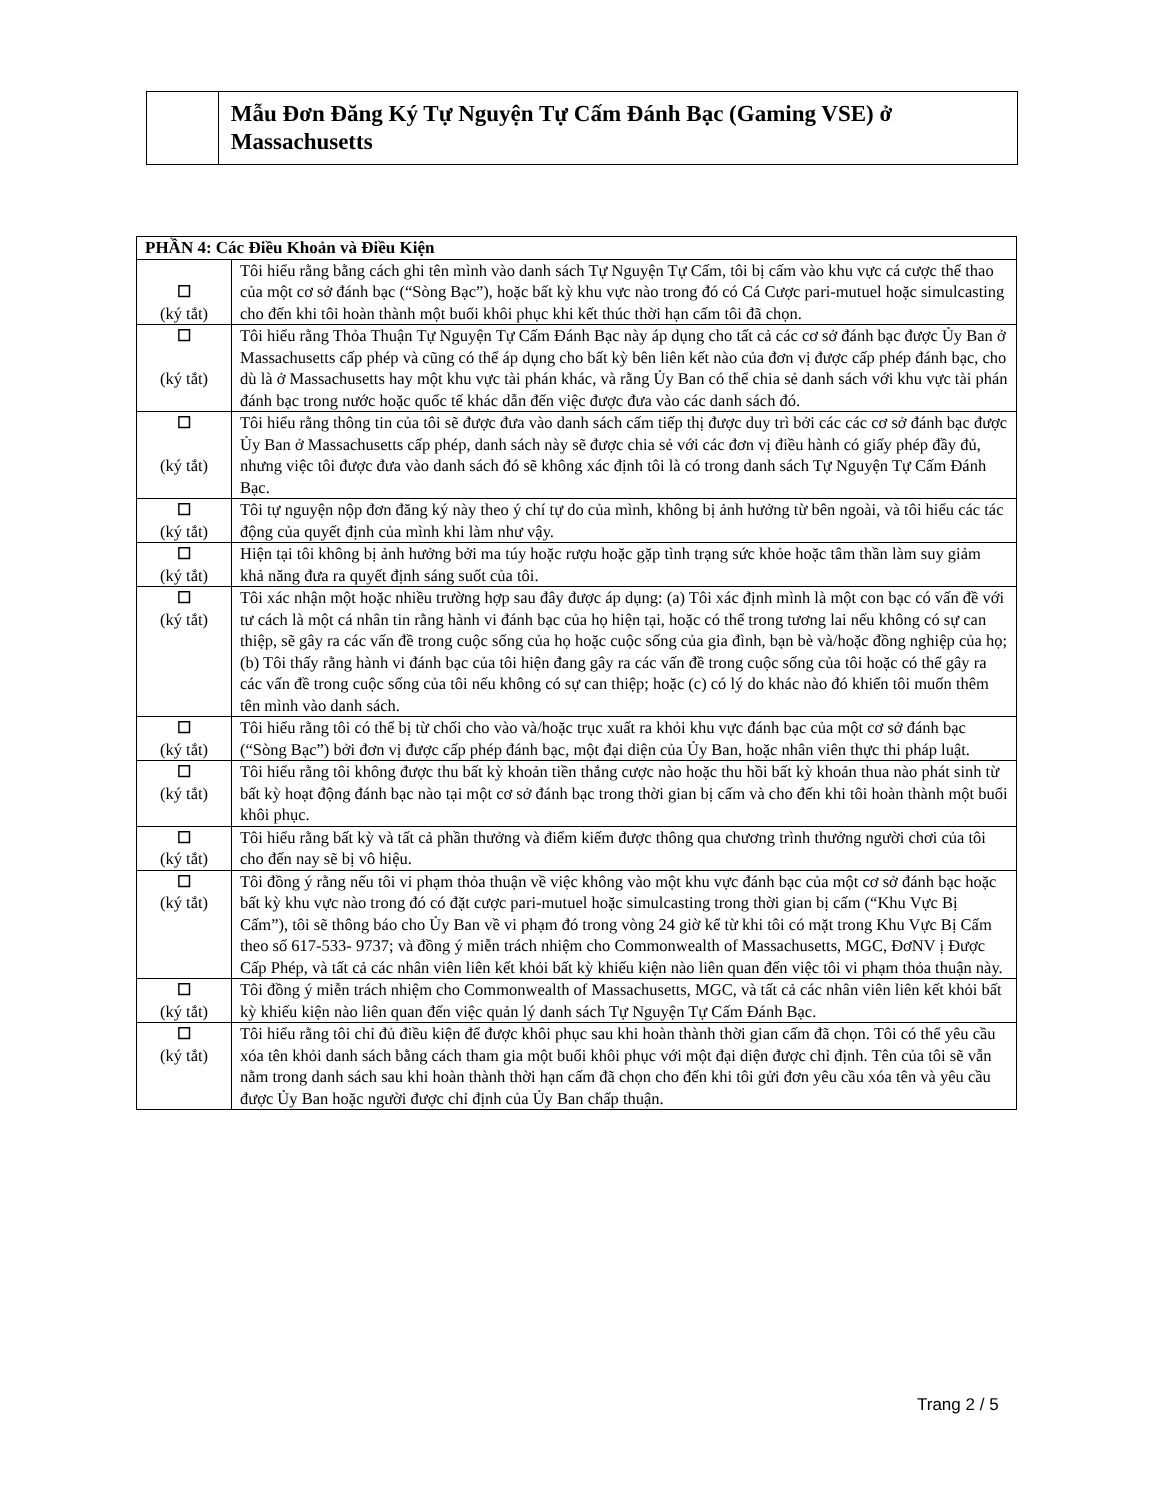Mẫu Đơn Đăng Ký Tự Nguyện Tự Cấm Đánh Bạc (Gaming VSE) ở Massachusetts
| PHẦN 4: Các Điều Khoản và Điều Kiện | |
| --- | --- |
| ☐ (ký tắt) | Tôi hiểu rằng bằng cách ghi tên mình vào danh sách Tự Nguyện Tự Cấm, tôi bị cấm vào khu vực cá cược thể thao của một cơ sở đánh bạc (“Sòng Bạc”), hoặc bất kỳ khu vực nào trong đó có Cá Cược pari-mutuel hoặc simulcasting cho đến khi tôi hoàn thành một buổi khôi phục khi kết thúc thời hạn cấm tôi đã chọn. |
| ☐ (ký tắt) | Tôi hiểu rằng Thỏa Thuận Tự Nguyện Tự Cấm Đánh Bạc này áp dụng cho tất cả các cơ sở đánh bạc được Ủy Ban ở Massachusetts cấp phép và cũng có thể áp dụng cho bất kỳ bên liên kết nào của đơn vị được cấp phép đánh bạc, cho dù là ở Massachusetts hay một khu vực tài phán khác, và rằng Ủy Ban có thể chia sẻ danh sách với khu vực tài phán đánh bạc trong nước hoặc quốc tế khác dẫn đến việc được đưa vào các danh sách đó. |
| ☐ (ký tắt) | Tôi hiểu rằng thông tin của tôi sẽ được đưa vào danh sách cấm tiếp thị được duy trì bởi các các cơ sở đánh bạc được Ủy Ban ở Massachusetts cấp phép, danh sách này sẽ được chia sẻ với các đơn vị điều hành có giấy phép đầy đủ, nhưng việc tôi được đưa vào danh sách đó sẽ không xác định tôi là có trong danh sách Tự Nguyện Tự Cấm Đánh Bạc. |
| ☐ (ký tắt) | Tôi tự nguyện nộp đơn đăng ký này theo ý chí tự do của mình, không bị ảnh hưởng từ bên ngoài, và tôi hiểu các tác động của quyết định của mình khi làm như vậy. |
| ☐ (ký tắt) | Hiện tại tôi không bị ảnh hưởng bởi ma túy hoặc rượu hoặc gặp tình trạng sức khỏe hoặc tâm thần làm suy giảm khả năng đưa ra quyết định sáng suốt của tôi. |
| ☐ (ký tắt) | Tôi xác nhận một hoặc nhiều trường hợp sau đây được áp dụng: (a) Tôi xác định mình là một con bạc có vấn đề với tư cách là một cá nhân tin rằng hành vi đánh bạc của họ hiện tại, hoặc có thể trong tương lai nếu không có sự can thiệp, sẽ gây ra các vấn đề trong cuộc sống của họ hoặc cuộc sống của gia đình, bạn bè và/hoặc đồng nghiệp của họ; (b) Tôi thấy rằng hành vi đánh bạc của tôi hiện đang gây ra các vấn đề trong cuộc sống của tôi hoặc có thể gây ra các vấn đề trong cuộc sống của tôi nếu không có sự can thiệp; hoặc (c) có lý do khác nào đó khiến tôi muốn thêm tên mình vào danh sách. |
| ☐ (ký tắt) | Tôi hiểu rằng tôi có thể bị từ chối cho vào và/hoặc trục xuất ra khỏi khu vực đánh bạc của một cơ sở đánh bạc (“Sòng Bạc”) bởi đơn vị được cấp phép đánh bạc, một đại diện của Ủy Ban, hoặc nhân viên thực thi pháp luật. |
| ☐ (ký tắt) | Tôi hiểu rằng tôi không được thu bất kỳ khoản tiền thắng cược nào hoặc thu hồi bất kỳ khoản thua nào phát sinh từ bất kỳ hoạt động đánh bạc nào tại một cơ sở đánh bạc trong thời gian bị cấm và cho đến khi tôi hoàn thành một buổi khôi phục. |
| ☐ (ký tắt) | Tôi hiểu rằng bất kỳ và tất cả phần thưởng và điểm kiếm được thông qua chương trình thưởng người chơi của tôi cho đến nay sẽ bị vô hiệu. |
| ☐ (ký tắt) | Tôi đồng ý rằng nếu tôi vi phạm thỏa thuận về việc không vào một khu vực đánh bạc của một cơ sở đánh bạc hoặc bất kỳ khu vực nào trong đó có đặt cược pari-mutuel hoặc simulcasting trong thời gian bị cấm (“Khu Vực Bị Cấm”), tôi sẽ thông báo cho Ủy Ban về vi phạm đó trong vòng 24 giờ kể từ khi tôi có mặt trong Khu Vực Bị Cấm theo số 617-533- 9737; và đồng ý miễn trách nhiệm cho Commonwealth of Massachusetts, MGC, ĐơNV ị Được Cấp Phép, và tất cả các nhân viên liên kết khỏi bất kỳ khiếu kiện nào liên quan đến việc tôi vi phạm thỏa thuận này. |
| ☐ (ký tắt) | Tôi đồng ý miễn trách nhiệm cho Commonwealth of Massachusetts, MGC, và tất cả các nhân viên liên kết khỏi bất kỳ khiếu kiện nào liên quan đến việc quản lý danh sách Tự Nguyện Tự Cấm Đánh Bạc. |
| ☐ (ký tắt) | Tôi hiểu rằng tôi chỉ đủ điều kiện để được khôi phục sau khi hoàn thành thời gian cấm đã chọn. Tôi có thể yêu cầu xóa tên khỏi danh sách bằng cách tham gia một buổi khôi phục với một đại diện được chỉ định. Tên của tôi sẽ vẫn nằm trong danh sách sau khi hoàn thành thời hạn cấm đã chọn cho đến khi tôi gửi đơn yêu cầu xóa tên và yêu cầu được Ủy Ban hoặc người được chỉ định của Ủy Ban chấp thuận. |
Trang 2 / 5